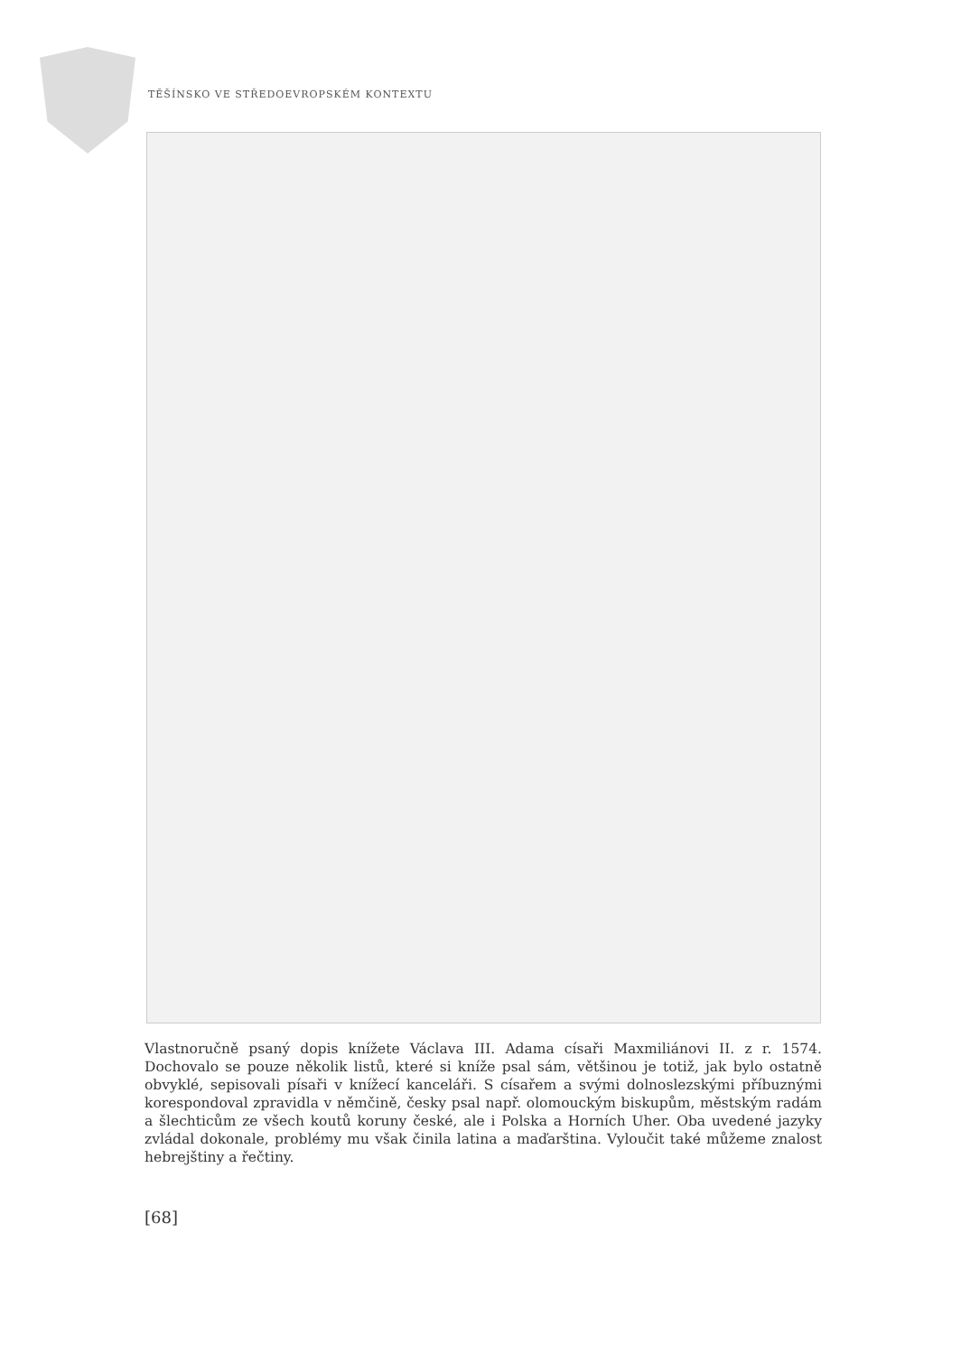TĚŠÍNSKO VE STŘEDOEVROPSKÉM KONTEXTU
Vlastnoručně psaný dopis knížete Václava III. Adama císaři Maxmiliánovi II. z r. 1574. Dochovalo se pouze několik listů, které si kníže psal sám, většinou je totiž, jak bylo ostatně obvyklé, sepisovali písaři v knížecí kanceláři. S císařem a svými dolnoslezskými příbuznými korespondoval zpravidla v němčině, česky psal např. olomouckým biskupům, městským radám a šlechticům ze všech koutů koruny české, ale i Polska a Horních Uher. Oba uvedené jazyky zvládal dokonale, problémy mu však činila latina a maďarština. Vyloučit také můžeme znalost hebrejštiny a řečtiny.
[68]